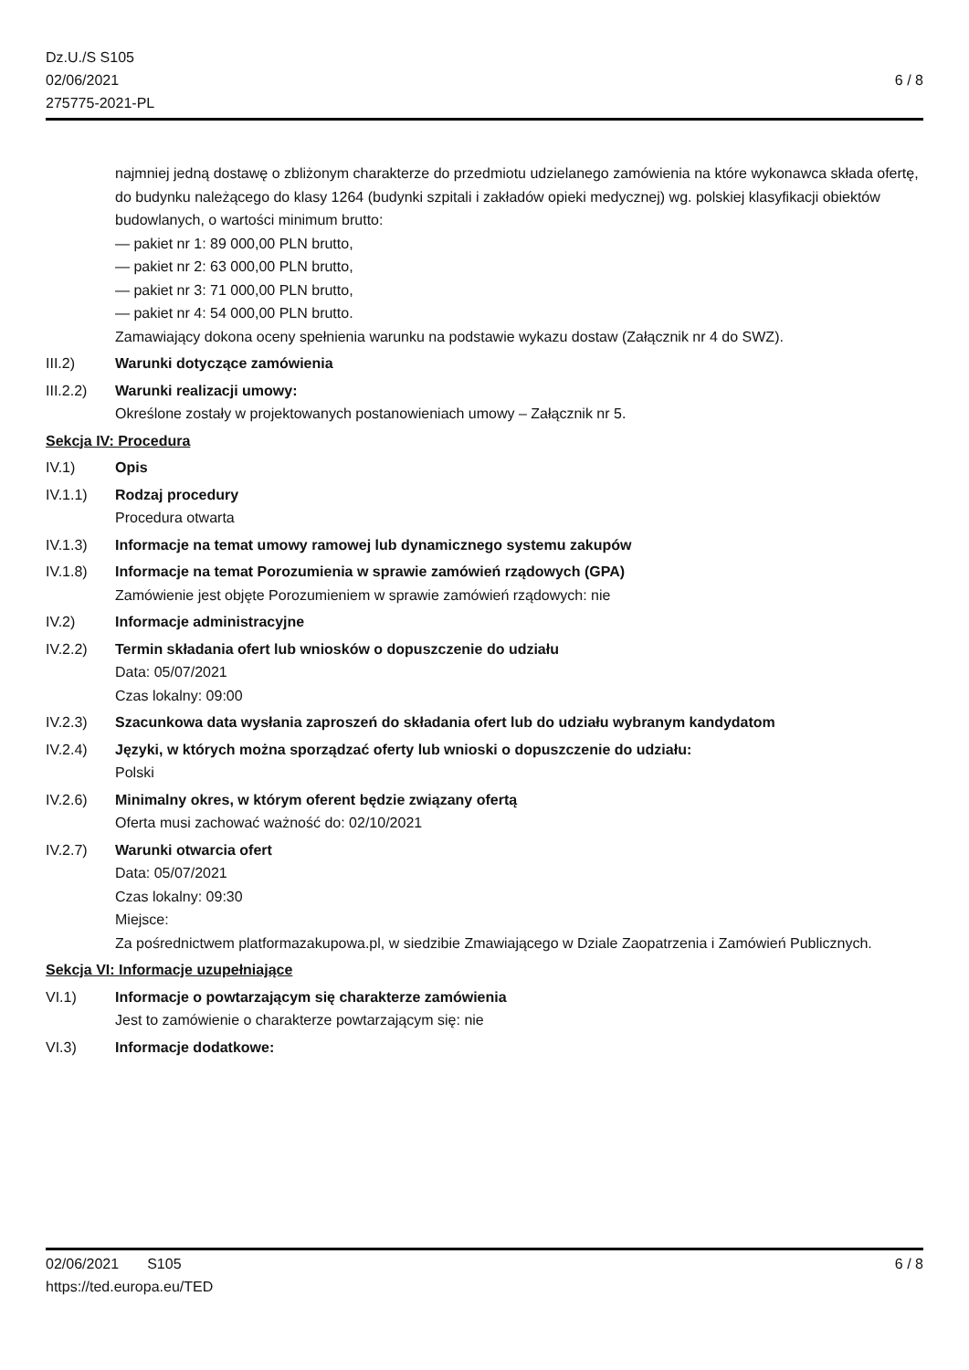Dz.U./S S105
02/06/2021
275775-2021-PL
6 / 8
najmniej jedną dostawę o zbliżonym charakterze do przedmiotu udzielanego zamówienia na które wykonawca składa ofertę, do budynku należącego do klasy 1264 (budynki szpitali i zakładów opieki medycznej) wg. polskiej klasyfikacji obiektów budowlanych, o wartości minimum brutto:
— pakiet nr 1: 89 000,00 PLN brutto,
— pakiet nr 2: 63 000,00 PLN brutto,
— pakiet nr 3: 71 000,00 PLN brutto,
— pakiet nr 4: 54 000,00 PLN brutto.
Zamawiający dokona oceny spełnienia warunku na podstawie wykazu dostaw (Załącznik nr 4 do SWZ).
III.2) Warunki dotyczące zamówienia
III.2.2)
Warunki realizacji umowy:
Określone zostały w projektowanych postanowieniach umowy – Załącznik nr 5.
Sekcja IV: Procedura
IV.1) Opis
IV.1.1) Rodzaj procedury
Procedura otwarta
IV.1.3) Informacje na temat umowy ramowej lub dynamicznego systemu zakupów
IV.1.8) Informacje na temat Porozumienia w sprawie zamówień rządowych (GPA)
Zamówienie jest objęte Porozumieniem w sprawie zamówień rządowych: nie
IV.2) Informacje administracyjne
IV.2.2) Termin składania ofert lub wniosków o dopuszczenie do udziału
Data: 05/07/2021
Czas lokalny: 09:00
IV.2.3) Szacunkowa data wysłania zaproszeń do składania ofert lub do udziału wybranym kandydatom
IV.2.4) Języki, w których można sporządzać oferty lub wnioski o dopuszczenie do udziału:
Polski
IV.2.6) Minimalny okres, w którym oferent będzie związany ofertą
Oferta musi zachować ważność do: 02/10/2021
IV.2.7) Warunki otwarcia ofert
Data: 05/07/2021
Czas lokalny: 09:30
Miejsce:
Za pośrednictwem platformazakupowa.pl, w siedzibie Zmawiającego w Dziale Zaopatrzenia i Zamówień Publicznych.
Sekcja VI: Informacje uzupełniające
VI.1) Informacje o powtarzającym się charakterze zamówienia
Jest to zamówienie o charakterze powtarzającym się: nie
VI.3) Informacje dodatkowe:
02/06/2021 S105 6 / 8
https://ted.europa.eu/TED